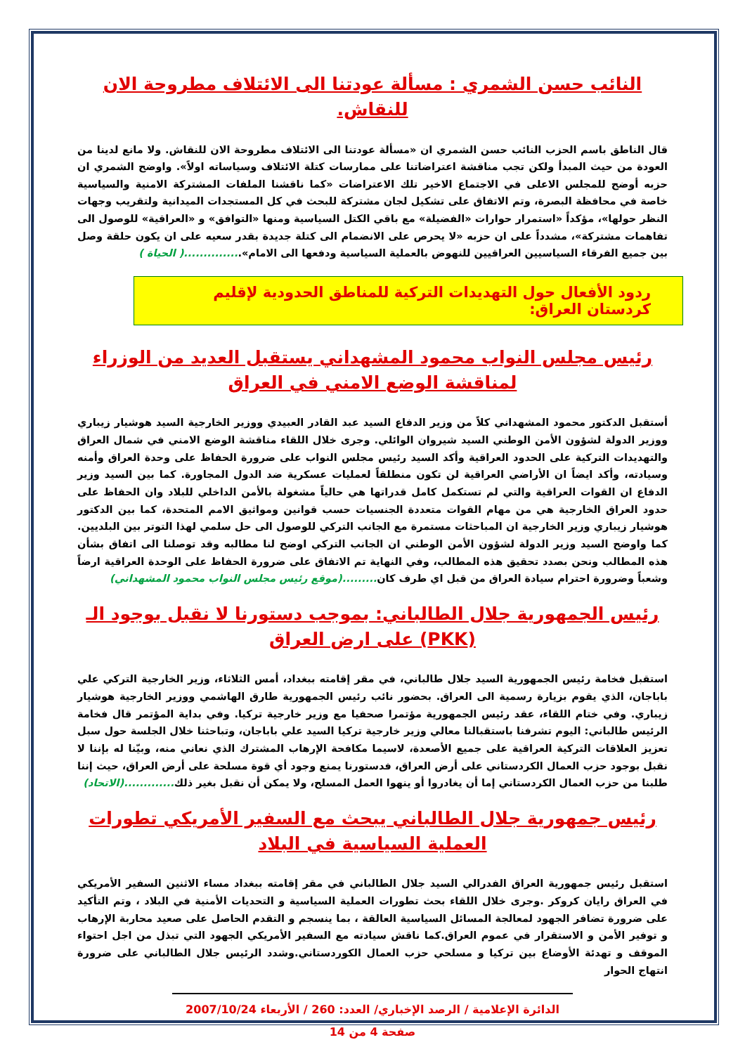النائب حسن الشمري : مسألة عودتنا الى الائتلاف مطروحة الان للنقاش.
قال الناطق باسم الحزب النائب حسن الشمري ان «مسألة عودتنا الى الائتلاف مطروحة الان للنقاش. ولا مانع لدينا من العودة من حيث المبدأ ولكن تجب مناقشة اعتراضاتنا على ممارسات كتلة الائتلاف وسياساته اولاً». واوضح الشمري ان حزبه أوضح للمجلس الاعلى في الاجتماع الاخير تلك الاعتراضات «كما ناقشنا الملفات المشتركة الامنية والسياسية خاصة في محافظة البصرة، وتم الاتفاق على تشكيل لجان مشتركة للبحث في كل المستجدات الميدانية ولتقريب وجهات النظر حولها»، مؤكداً «استمرار حوارات «الفضيلة» مع باقي الكتل السياسية ومنها «التوافق» و «العراقية» للوصول الى تفاهمات مشتركة»، مشدداً على ان حزبه «لا يحرص على الانضمام الى كتلة جديدة بقدر سعيه على ان يكون حلقة وصل بين جميع الفرقاء السياسيين العراقيين للنهوض بالعملية السياسية ودفعها الى الامام»...............( الحياة )
ردود الأفعال حول التهديدات التركية للمناطق الحدودية لإقليم كردستان العراق:
رئيس مجلس النواب محمود المشهداني يستقبل العديد من الوزراء لمناقشة الوضع الامني في العراق
أستقبل الدكتور محمود المشهداني كلاً من وزير الدفاع السيد عبد القادر العبيدي ووزير الخارجية السيد هوشيار زيباري ووزير الدولة لشؤون الأمن الوطني السيد شيروان الوائلي. وجرى خلال اللقاء مناقشة الوضع الامني في شمال العراق والتهديدات التركية على الحدود العراقية وأكد السيد رئيس مجلس النواب على ضرورة الحفاظ على وحدة العراق وأمنه وسيادته، وأكد ايضاً ان الأراضي العراقية لن تكون منطلقاً لعمليات عسكرية ضد الدول المجاورة. كما بين السيد وزير الدفاع ان القوات العراقية والتي لم تستكمل كامل قدراتها هي حالياً مشغولة بالأمن الداخلي للبلاد وان الحفاظ على حدود العراق الخارجية هي من مهام القوات متعددة الجنسيات حسب قوانين ومواثيق الامم المتحدة، كما بين الدكتور هوشيار زيباري وزير الخارجية ان المباحثات مستمرة مع الجانب التركي للوصول الى حل سلمي لهذا التوتر بين البلديين. كما واوضح السيد وزير الدولة لشؤون الأمن الوطني ان الجانب التركي اوضح لنا مطالبه وقد توصلنا الى اتفاق بشأن هذه المطالب ونحن بصدد تحقيق هذه المطالب، وفي النهاية تم الاتفاق على ضرورة الحفاظ على الوحدة العراقية ارضاً وشعباً وضرورة احترام سيادة العراق من قبل اي طرف كان.........(موقع رئيس مجلس النواب محمود المشهداني)
رئيس الجمهورية جلال الطالباني: بموجب دستورنا لا نقبل بوجود الـ (PKK) على ارض العراق
استقبل فخامة رئيس الجمهورية السيد جلال طالباني، في مقر إقامته ببغداد، أمس الثلاثاء، وزير الخارجية التركي علي باباجان، الذي يقوم بزيارة رسمية الى العراق. بحضور نائب رئيس الجمهورية طارق الهاشمي ووزير الخارجية هوشيار زيباري. وفي ختام اللقاء، عقد رئيس الجمهورية مؤتمرا صحفيا مع وزير خارجية تركيا. وفي بداية المؤتمر قال فخامة الرئيس طالباني: اليوم تشرفنا باستقبالنا معالي وزير خارجية تركيا السيد علي باباجان، وتباحثنا خلال الجلسة حول سبل تعزيز العلاقات التركية العراقية على جميع الأصعدة، لاسيما مكافحة الإرهاب المشترك الذي نعاني منه، وبيّنا له بإننا لا نقبل بوجود حزب العمال الكردستاني على أرض العراق، فدستورنا يمنع وجود أي قوة مسلحة على أرض العراق، حيث إننا طلبنا من حزب العمال الكردستاني إما أن يغادروا أو ينهوا العمل المسلح، ولا يمكن أن نقبل بغير ذلك.............(الاتحاد)
رئيس جمهورية جلال الطالباني يبحث مع السفير الأمريكي تطورات العملية السياسية في البلاد
استقبل رئيس جمهورية العراق الفدرالي السيد جلال الطالباني في مقر إقامته ببغداد مساء الاثنين السفير الأمريكي في العراق رايان كروكر .وجرى خلال اللقاء بحث تطورات العملية السياسية و التحديات الأمنية في البلاد ، وتم التأكيد على ضرورة تضافر الجهود لمعالجة المسائل السياسية العالقة ، بما ينسجم و التقدم الحاصل على صعيد محاربة الإرهاب و توفير الأمن و الاستقرار في عموم العراق.كما ناقش سيادته مع السفير الأمريكي الجهود التي تبذل من اجل احتواء الموقف و تهدئة الأوضاع بين تركيا و مسلحي حزب العمال الكوردستاني.وشدد الرئيس جلال الطالباني على ضرورة انتهاج الحوار
الدائرة الإعلامية / الرصد الإخباري/ العدد: 260 / الأربعاء 2007/10/24
صفحة 4 من 14